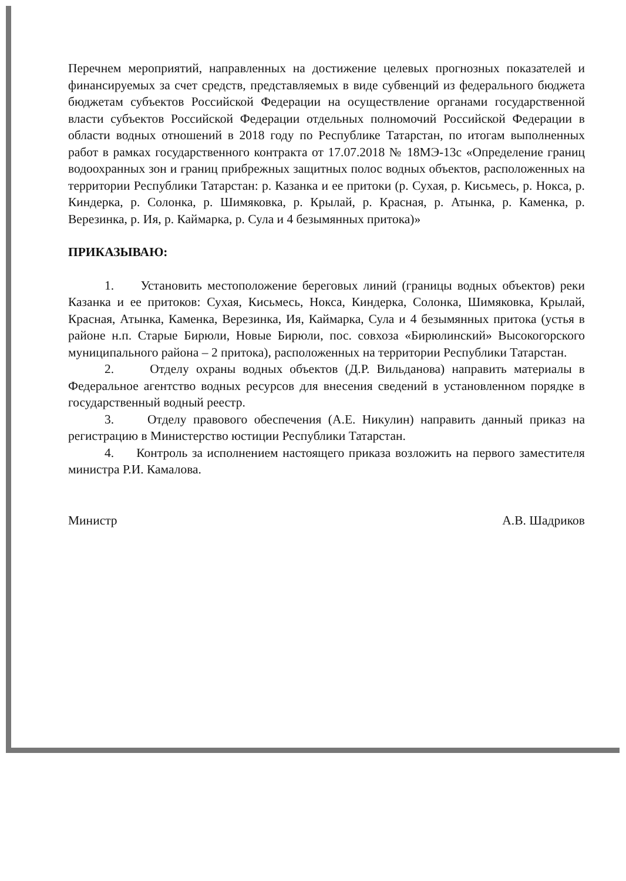Перечнем мероприятий, направленных на достижение целевых прогнозных показателей и финансируемых за счет средств, представляемых в виде субвенций из федерального бюджета бюджетам субъектов Российской Федерации на осуществление органами государственной власти субъектов Российской Федерации отдельных полномочий Российской Федерации в области водных отношений в 2018 году по Республике Татарстан, по итогам выполненных работ в рамках государственного контракта от 17.07.2018 № 18МЭ-13с «Определение границ водоохранных зон и границ прибрежных защитных полос водных объектов, расположенных на территории Республики Татарстан: р. Казанка и ее притоки (р. Сухая, р. Кисьмесь, р. Нокса, р. Киндерка, р. Солонка, р. Шимяковка, р. Крылай, р. Красная, р. Атынка, р. Каменка, р. Верезинка, р. Ия, р. Каймарка, р. Сула и 4 безымянных притока)»
ПРИКАЗЫВАЮ:
1. Установить местоположение береговых линий (границы водных объектов) реки Казанка и ее притоков: Сухая, Кисьмесь, Нокса, Киндерка, Солонка, Шимяковка, Крылай, Красная, Атынка, Каменка, Верезинка, Ия, Каймарка, Сула и 4 безымянных притока (устья в районе н.п. Старые Бирюли, Новые Бирюли, пос. совхоза «Бирюлинский» Высокогорского муниципального района – 2 притока), расположенных на территории Республики Татарстан.
2. Отделу охраны водных объектов (Д.Р. Вильданова) направить материалы в Федеральное агентство водных ресурсов для внесения сведений в установленном порядке в государственный водный реестр.
3. Отделу правового обеспечения (А.Е. Никулин) направить данный приказ на регистрацию в Министерство юстиции Республики Татарстан.
4. Контроль за исполнением настоящего приказа возложить на первого заместителя министра Р.И. Камалова.
Министр А.В. Шадриков